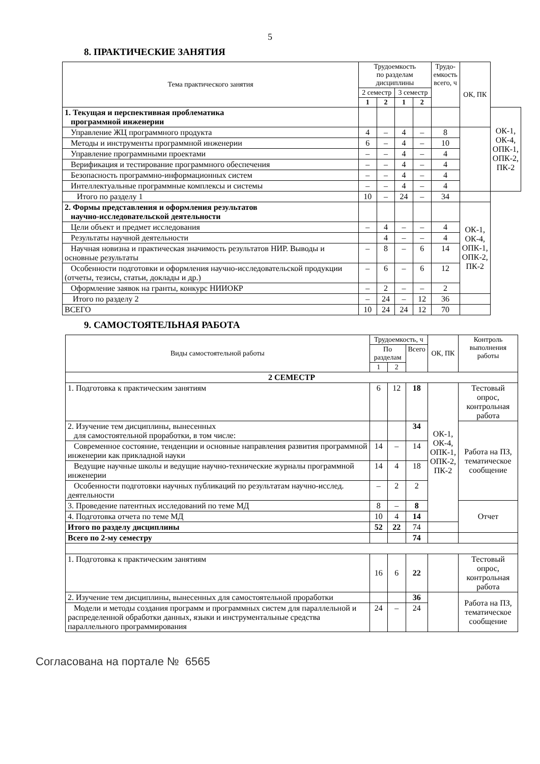5
8. ПРАКТИЧЕСКИЕ ЗАНЯТИЯ
| Тема практического занятия | Трудоемкость по разделам дисциплины | | | | Трудо- емкость всего, ч | ОК, ПК | |
| --- | --- | --- | --- | --- | --- | --- | --- |
| | 2 семестр | | 3 семестр | | | | |
| | 1 | 2 | 1 | 2 | | | |
| 1. Текущая и перспективная проблематика программной инженерии | | | | | | | ОК-1, ОК-4, ОПК-1, ОПК-2, ПК-2 |
| Управление ЖЦ программного продукта | 4 | – | 4 | – | 8 | | |
| Методы и инструменты программной инженерии | 6 | – | 4 | – | 10 | | |
| Управление программными проектами | – | – | 4 | – | 4 | | |
| Верификация и тестирование программного обеспечения | – | – | 4 | – | 4 | | |
| Безопасность программно-информационных систем | – | – | 4 | – | 4 | | |
| Интеллектуальные программные комплексы и системы | – | – | 4 | – | 4 | | |
| Итого по разделу 1 | 10 | – | 24 | – | 34 | | |
| 2. Формы представления и оформления результатов научно-исследовательской деятельности | | | | | | ОК-1, ОК-4, ОПК-1, ОПК-2, ПК-2 | |
| Цели объект и предмет исследования | – | 4 | – | – | 4 | | |
| Результаты научной деятельности | | 4 | – | – | 4 | | |
| Научная новизна и практическая значимость результатов НИР. Выводы и основные результаты | – | 8 | – | 6 | 14 | | |
| Особенности подготовки и оформления научно-исследовательской продукции (отчеты, тезисы, статьи, доклады и др.) | – | 6 | – | 6 | 12 | | |
| Оформление заявок на гранты, конкурс НИИОКР | – | 2 | – | – | 2 | | |
| Итого по разделу 2 | – | 24 | – | 12 | 36 | | |
| ВСЕГО | 10 | 24 | 24 | 12 | 70 | | |
9. САМОСТОЯТЕЛЬНАЯ РАБОТА
| Виды самостоятельной работы | Трудоемкость, ч | | | ОК, ПК | Контроль выполнения работы |
| --- | --- | --- | --- | --- | --- |
| | По разделам | | Всего | | |
| | 1 | 2 | | | |
| 2 СЕМЕСТР | | | | | |
| 1. Подготовка к практическим занятиям | 6 | 12 | 18 | ОК-1, ОК-4, ОПК-1, ОПК-2, ПК-2 | Тестовый опрос, контрольная работа |
| 2. Изучение тем дисциплины, вынесенных для самостоятельной проработки, в том числе: | | | 34 | | Работа на ПЗ, тематическое сообщение |
| Современное состояние, тенденции и основные направления развития программной инженерии как прикладной науки | 14 | – | 14 | | |
| Ведущие научные школы и ведущие научно-технические журналы программной инженерии | 14 | 4 | 18 | | |
| Особенности подготовки научных публикаций по результатам научно-исслед. деятельности | – | 2 | 2 | | |
| 3. Проведение патентных исследований по теме МД | 8 | – | 8 | | Отчет |
| 4. Подготовка отчета по теме МД | 10 | 4 | 14 | | |
| Итого по разделу дисциплины | 52 | 22 | 74 | | |
| Всего по 2-му семестру | | | 74 | | |
| 1. Подготовка к практическим занятиям | 16 | 6 | 22 | | Тестовый опрос, контрольная работа |
| 2. Изучение тем дисциплины, вынесенных для самостоятельной проработки | | | 36 | | Работа на ПЗ, тематическое сообщение |
| Модели и методы создания программ и программных систем для параллельной и распределенной обработки данных, языки и инструментальные средства параллельного программирования | 24 | – | 24 | | |
Согласована на портале № 6565